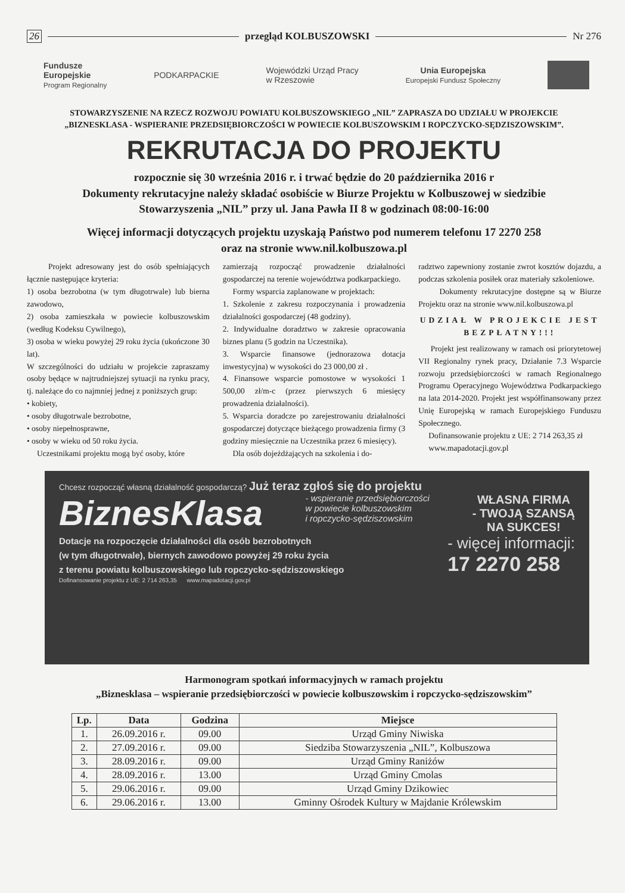26 przegląd KOLBUSZOWSKI Nr 276
Fundusze
Europejskie
Program Regionalny
PODKARPACKIE
Wojewódzki Urząd Pracy
w Rzeszowie
Unia Europejska
Europejski Fundusz Społeczny
STOWARZYSZENIE NA RZECZ ROZWOJU POWIATU KOLBUSZOWSKIEGO „NIL” ZAPRASZA DO UDZIAŁU W PROJEKCIE
„BIZNESKLASA - WSPIERANIE PRZEDSIĘBIORCZOŚCI W POWIECIE KOLBUSZOWSKIM I ROPCZYCKO-SĘDZISZOWSKIM”.
REKRUTACJA DO PROJEKTU
rozpocznie się 30 września 2016 r. i trwać będzie do 20 października 2016 r
Dokumenty rekrutacyjne należy składać osobiście w Biurze Projektu w Kolbuszowej w siedzibie
Stowarzyszenia „NIL” przy ul. Jana Pawła II 8 w godzinach 08:00-16:00
Więcej informacji dotyczących projektu uzyskają Państwo pod numerem telefonu 17 2270 258
oraz na stronie www.nil.kolbuszowa.pl
Projekt adresowany jest do osób spełniających łącznie następujące kryteria:
1) osoba bezrobotna (w tym długotrwale) lub bierna zawodowo,
2) osoba zamieszkała w powiecie kolbuszowskim (według Kodeksu Cywilnego),
3) osoba w wieku powyżej 29 roku życia (ukończone 30 lat).
W szczególności do udziału w projekcie zapraszamy osoby będące w najtrudniejszej sytuacji na rynku pracy, tj. należące do co najmniej jednej z poniższych grup:
• kobiety,
• osoby długotrwale bezrobotne,
• osoby niepełnosprawne,
• osoby w wieku od 50 roku życia.
Uczestnikami projektu mogą być osoby, które
zamierzają rozpocząć prowadzenie działalności gospodarczej na terenie województwa podkarpackiego.
Formy wsparcia zaplanowane w projektach:
1. Szkolenie z zakresu rozpoczynania i prowadzenia działalności gospodarczej (48 godziny).
2. Indywidualne doradztwo w zakresie opracowania biznes planu (5 godzin na Uczestnika).
3. Wsparcie finansowe (jednorazowa dotacja inwestycyjna) w wysokości do 23 000,00 zł .
4. Finansowe wsparcie pomostowe w wysokości 1 500,00 zł/m-c (przez pierwszych 6 miesięcy prowadzenia działalności).
5. Wsparcia doradcze po zarejestrowaniu działalności gospodarczej dotyczące bieżącego prowadzenia firmy (3 godziny miesięcznie na Uczestnika przez 6 miesięcy).
Dla osób dojeżdżających na szkolenia i do-
radztwo zapewniony zostanie zwrot kosztów dojazdu, a podczas szkolenia posiłek oraz materiały szkoleniowe.
Dokumenty rekrutacyjne dostępne są w Biurze Projektu oraz na stronie www.nil.kolbuszowa.pl
UDZIAŁ W PROJEKCIE JEST BEZPŁATNY!!!
Projekt jest realizowany w ramach osi priorytetowej VII Regionalny rynek pracy, Działanie 7.3 Wsparcie rozwoju przedsiębiorczości w ramach Regionalnego Programu Operacyjnego Województwa Podkarpackiego na lata 2014-2020. Projekt jest współfinansowany przez Unię Europejską w ramach Europejskiego Funduszu Społecznego.
Dofinansowanie projektu z UE: 2 714 263,35 zł
www.mapadotacji.gov.pl
Chcesz rozpocząć własną działalność gospodarczą? Już teraz zgłoś się do projektu
BiznesKlasa - wspieranie przedsiębiorczości
w powiecie kolbuszowskim
i ropczycko-sędziszowskim WŁASNA FIRMA
- TWOJĄ SZANSĄ
NA SUKCES!
Dotacje na rozpoczęcie działalności dla osób bezrobotnych
(w tym długotrwale), biernych zawodowo powyżej 29 roku życia
z terenu powiatu kolbuszowskiego lub ropczycko-sędziszowskiego - więcej informacji:
17 2270 258
Dofinansowanie projektu z UE: 2 714 263,35 www.mapadotacji.gov.pl
Harmonogram spotkań informacyjnych w ramach projektu
„Biznesklasa – wspieranie przedsiębiorczości w powiecie kolbuszowskim i ropczycko-sędziszowskim”
| Lp. | Data | Godzina | Miejsce |
| --- | --- | --- | --- |
| 1. | 26.09.2016 r. | 09.00 | Urząd Gminy Niwiska |
| 2. | 27.09.2016 r. | 09.00 | Siedziba Stowarzyszenia „NIL”, Kolbuszowa |
| 3. | 28.09.2016 r. | 09.00 | Urząd Gminy Raniżów |
| 4. | 28.09.2016 r. | 13.00 | Urząd Gminy Cmolas |
| 5. | 29.06.2016 r. | 09.00 | Urząd Gminy Dzikowiec |
| 6. | 29.06.2016 r. | 13.00 | Gminny Ośrodek Kultury w Majdanie Królewskim |